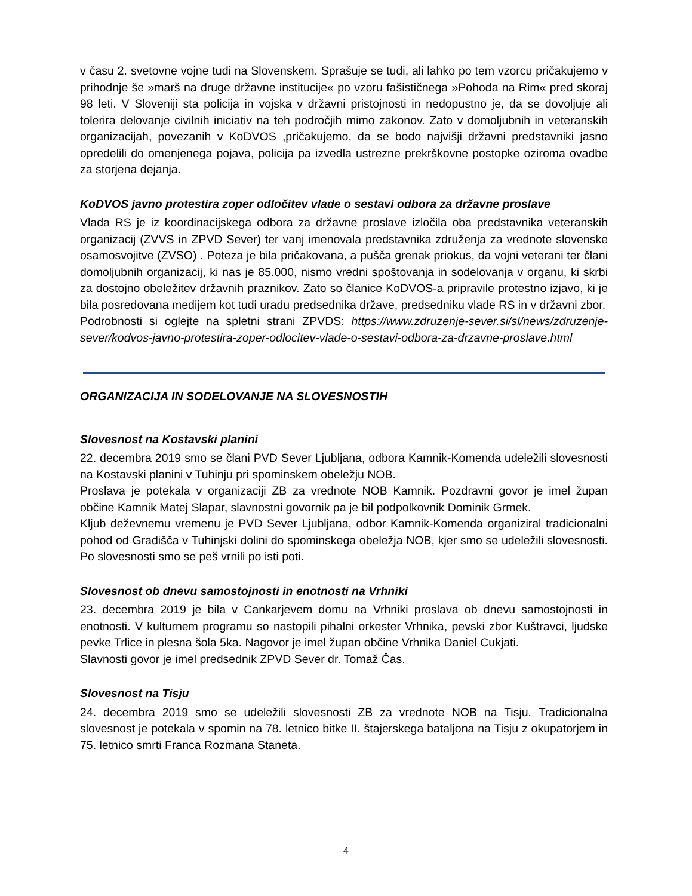v času 2. svetovne vojne tudi na Slovenskem. Sprašuje se tudi, ali lahko po tem vzorcu pričakujemo v prihodnje še »marš na druge državne institucije« po vzoru fašističnega »Pohoda na Rim« pred skoraj 98 leti. V Sloveniji sta policija in vojska v državni pristojnosti in nedopustno je, da se dovoljuje ali tolerira delovanje civilnih iniciativ na teh področjih mimo zakonov. Zato v domoljubnih in veteranskih organizacijah, povezanih v KoDVOS ,pričakujemo, da se bodo najvišji državni predstavniki jasno opredelili do omenjenega pojava, policija pa izvedla ustrezne prekrškovne postopke oziroma ovadbe za storjena dejanja.
KoDVOS javno protestira zoper odločitev vlade o sestavi odbora za državne proslave
Vlada RS je iz koordinacijskega odbora za državne proslave izločila oba predstavnika veteranskih organizacij (ZVVS in ZPVD Sever) ter vanj imenovala predstavnika združenja za vrednote slovenske osamosvojitve (ZVSO) . Poteza je bila pričakovana, a pušča grenak priokus, da vojni veterani ter člani domoljubnih organizacij, ki nas je 85.000, nismo vredni spoštovanja in sodelovanja v organu, ki skrbi za dostojno obeležitev državnih praznikov. Zato so članice KoDVOS-a pripravile protestno izjavo, ki je bila posredovana medijem kot tudi uradu predsednika države, predsedniku vlade RS in v državni zbor.
Podrobnosti si oglejte na spletni strani ZPVDS: https://www.zdruzenje-sever.si/sl/news/zdruzenje-sever/kodvos-javno-protestira-zoper-odlocitev-vlade-o-sestavi-odbora-za-drzavne-proslave.html
ORGANIZACIJA IN SODELOVANJE NA SLOVESNOSTIH
Slovesnost na Kostavski planini
22. decembra 2019 smo se člani PVD Sever Ljubljana, odbora Kamnik-Komenda udeležili slovesnosti na Kostavski planini v Tuhinju pri spominskem obeležju NOB.
Proslava je potekala v organizaciji ZB za vrednote NOB Kamnik. Pozdravni govor je imel župan občine Kamnik Matej Slapar, slavnostni govornik pa je bil podpolkovnik Dominik Grmek.
Kljub deževnemu vremenu je PVD Sever Ljubljana, odbor Kamnik-Komenda organiziral tradicionalni pohod od Gradišča v Tuhinjski dolini do spominskega obeležja NOB, kjer smo se udeležili slovesnosti. Po slovesnosti smo se peš vrnili po isti poti.
Slovesnost ob dnevu samostojnosti in enotnosti na Vrhniki
23. decembra 2019 je bila v Cankarjevem domu na Vrhniki proslava ob dnevu samostojnosti in enotnosti. V kulturnem programu so nastopili pihalni orkester Vrhnika, pevski zbor Kuštravci, ljudske pevke Trlice in plesna šola 5ka. Nagovor je imel župan občine Vrhnika Daniel Cukjati.
Slavnosti govor je imel predsednik ZPVD Sever dr. Tomaž Čas.
Slovesnost na Tisju
24. decembra 2019 smo se udeležili slovesnosti ZB za vrednote NOB na Tisju. Tradicionalna slovesnost je potekala v spomin na 78. letnico bitke II. štajerskega bataljona na Tisju z okupatorjem in 75. letnico smrti Franca Rozmana Staneta.
4